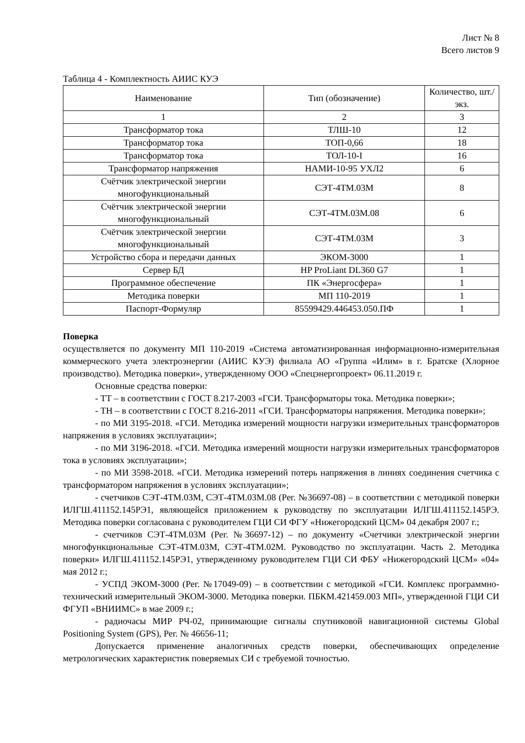Лист № 8
Всего листов 9
Таблица 4 - Комплектность АИИС КУЭ
| Наименование | Тип (обозначение) | Количество, шт./экз. |
| --- | --- | --- |
| 1 | 2 | 3 |
| Трансформатор тока | ТЛШ-10 | 12 |
| Трансформатор тока | ТОП-0,66 | 18 |
| Трансформатор тока | ТОЛ-10-I | 16 |
| Трансформатор напряжения | НАМИ-10-95 УХЛ2 | 6 |
| Счётчик электрической энергии многофункциональный | СЭТ-4ТМ.03М | 8 |
| Счётчик электрической энергии многофункциональный | СЭТ-4ТМ.03М.08 | 6 |
| Счётчик электрической энергии многофункциональный | СЭТ-4ТМ.03М | 3 |
| Устройство сбора и передачи данных | ЭКОМ-3000 | 1 |
| Сервер БД | HP ProLiant DL360 G7 | 1 |
| Программное обеспечение | ПК «Энергосфера» | 1 |
| Методика поверки | МП 110-2019 | 1 |
| Паспорт-Формуляр | 85599429.446453.050.ПФ | 1 |
Поверка
осуществляется по документу МП 110-2019 «Система автоматизированная информационно-измерительная коммерческого учета электроэнергии (АИИС КУЭ) филиала АО «Группа «Илим» в г. Братске (Хлорное производство). Методика поверки», утвержденному ООО «Спецэнергопроект» 06.11.2019 г.
Основные средства поверки:
- ТТ – в соответствии с ГОСТ 8.217-2003 «ГСИ. Трансформаторы тока. Методика поверки»;
- ТН – в соответствии с ГОСТ 8.216-2011 «ГСИ. Трансформаторы напряжения. Методика поверки»;
- по МИ 3195-2018. «ГСИ. Методика измерений мощности нагрузки измерительных трансформаторов напряжения в условиях эксплуатации»;
- по МИ 3196-2018. «ГСИ. Методика измерений мощности нагрузки измерительных трансформаторов тока в условиях эксплуатации»;
- по МИ 3598-2018. «ГСИ. Методика измерений потерь напряжения в линиях соединения счетчика с трансформатором напряжения в условиях эксплуатации»;
- счетчиков СЭТ-4ТМ.03М, СЭТ-4ТМ.03М.08 (Рег. №36697-08) – в соответствии с методикой поверки ИЛГШ.411152.145РЭ1, являющейся приложением к руководству по эксплуатации ИЛГШ.411152.145РЭ. Методика поверки согласована с руководителем ГЦИ СИ ФГУ «Нижегородский ЦСМ» 04 декабря 2007 г.;
- счетчиков СЭТ-4ТМ.03М (Рег. №36697-12) – по документу «Счетчики электрической энергии многофункциональные СЭТ-4ТМ.03М, СЭТ-4ТМ.02М. Руководство по эксплуатации. Часть 2. Методика поверки» ИЛГШ.411152.145РЭ1, утвержденному руководителем ГЦИ СИ ФБУ «Нижегородский ЦСМ» «04» мая 2012 г.;
- УСПД ЭКОМ-3000 (Рег. №17049-09) – в соответствии с методикой «ГСИ. Комплекс программно-технический измерительный ЭКОМ-3000. Методика поверки. ПБКМ.421459.003 МП», утвержденной ГЦИ СИ ФГУП «ВНИИМС» в мае 2009 г.;
- радиочасы МИР РЧ-02, принимающие сигналы спутниковой навигационной системы Global Positioning System (GPS), Рег. № 46656-11;
Допускается применение аналогичных средств поверки, обеспечивающих определение метрологических характеристик поверяемых СИ с требуемой точностью.